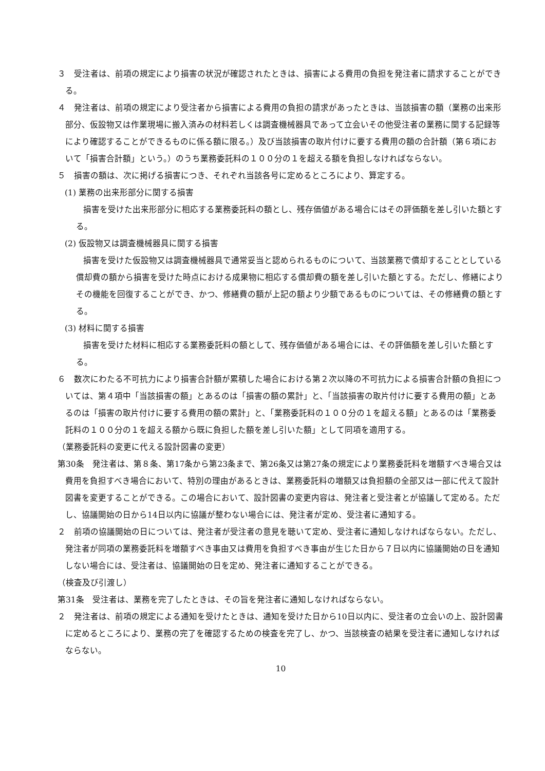３　受注者は、前項の規定により損害の状況が確認されたときは、損害による費用の負担を発注者に請求することができる。
４　発注者は、前項の規定により受注者から損害による費用の負担の請求があったときは、当該損害の額（業務の出来形部分、仮設物又は作業現場に搬入済みの材料若しくは調査機械器具であって立会いその他受注者の業務に関する記録等により確認することができるものに係る額に限る。）及び当該損害の取片付けに要する費用の額の合計額（第６項において「損害合計額」という。）のうち業務委託料の１００分の１を超える額を負担しなければならない。
５　損害の額は、次に掲げる損害につき、それぞれ当該各号に定めるところにより、算定する。
(1) 業務の出来形部分に関する損害
損害を受けた出来形部分に相応する業務委託料の額とし、残存価値がある場合にはその評価額を差し引いた額とする。
(2) 仮設物又は調査機械器具に関する損害
損害を受けた仮設物又は調査機械器具で通常妥当と認められるものについて、当該業務で償却することとしている償却費の額から損害を受けた時点における成果物に相応する償却費の額を差し引いた額とする。ただし、修繕によりその機能を回復することができ、かつ、修繕費の額が上記の額より少額であるものについては、その修繕費の額とする。
(3) 材料に関する損害
損害を受けた材料に相応する業務委託料の額として、残存価値がある場合には、その評価額を差し引いた額とする。
６　数次にわたる不可抗力により損害合計額が累積した場合における第２次以降の不可抗力による損害合計額の負担については、第４項中「当該損害の額」とあるのは「損害の額の累計」と、「当該損害の取片付けに要する費用の額」とあるのは「損害の取片付けに要する費用の額の累計」と、「業務委託料の１００分の１を超える額」とあるのは「業務委託料の１００分の１を超える額から既に負担した額を差し引いた額」として同項を適用する。
（業務委託料の変更に代える設計図書の変更）
第30条　発注者は、第８条、第17条から第23条まで、第26条又は第27条の規定により業務委託料を増額すべき場合又は費用を負担すべき場合において、特別の理由があるときは、業務委託料の増額又は負担額の全部又は一部に代えて設計図書を変更することができる。この場合において、設計図書の変更内容は、発注者と受注者とが協議して定める。ただし、協議開始の日から14日以内に協議が整わない場合には、発注者が定め、受注者に通知する。
２　前項の協議開始の日については、発注者が受注者の意見を聴いて定め、受注者に通知しなければならない。ただし、発注者が同項の業務委託料を増額すべき事由又は費用を負担すべき事由が生じた日から７日以内に協議開始の日を通知しない場合には、受注者は、協議開始の日を定め、発注者に通知することができる。
（検査及び引渡し）
第31条　受注者は、業務を完了したときは、その旨を発注者に通知しなければならない。
２　発注者は、前項の規定による通知を受けたときは、通知を受けた日から10日以内に、受注者の立会いの上、設計図書に定めるところにより、業務の完了を確認するための検査を完了し、かつ、当該検査の結果を受注者に通知しなければならない。
10